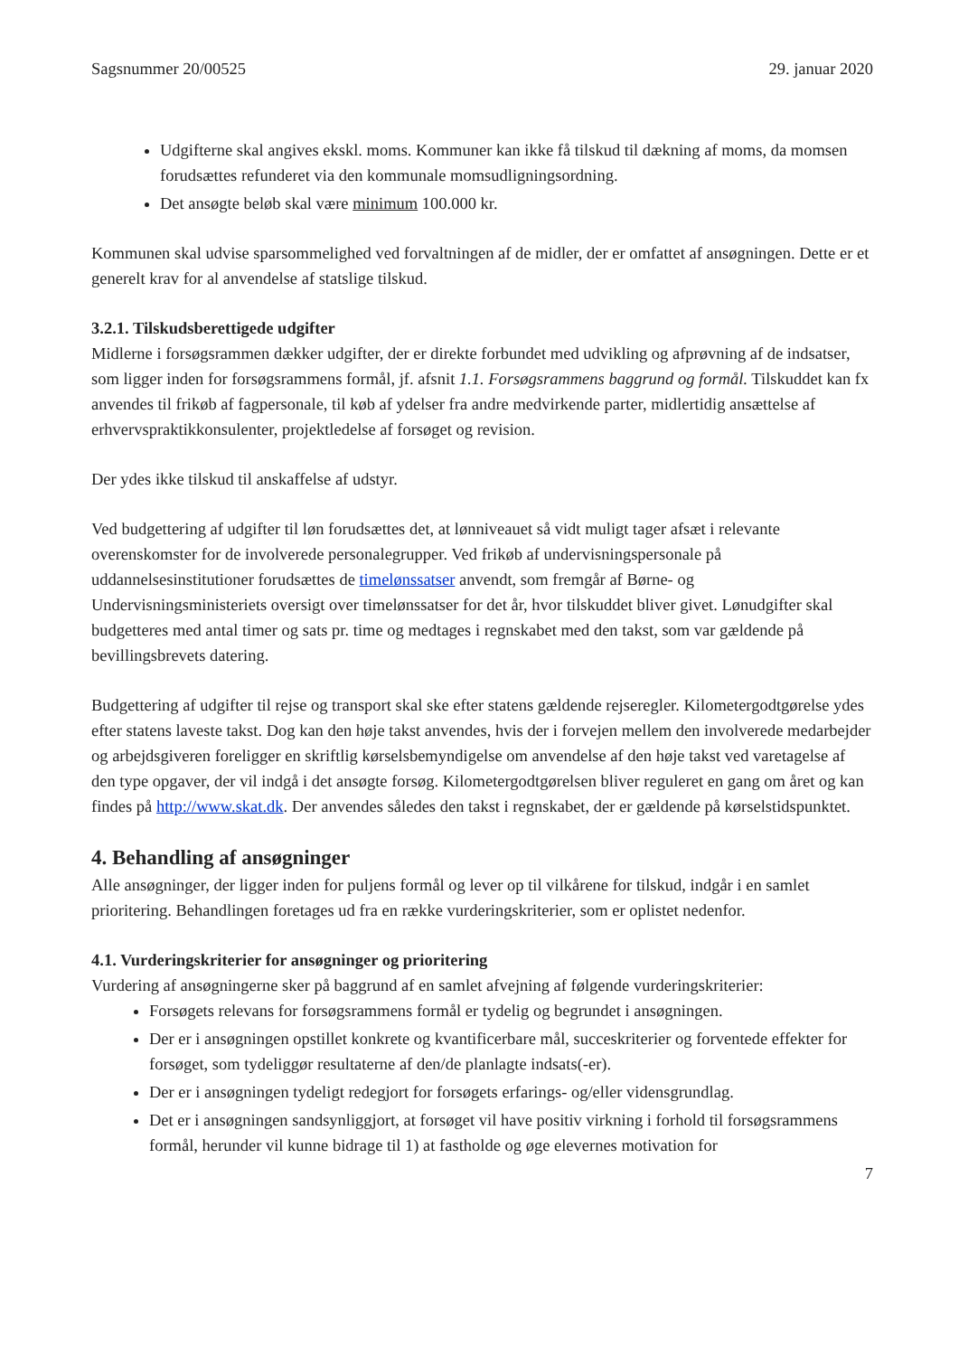Sagsnummer 20/00525 29. januar 2020
Udgifterne skal angives ekskl. moms. Kommuner kan ikke få tilskud til dækning af moms, da momsen forudsættes refunderet via den kommunale momsudligningsordning.
Det ansøgte beløb skal være minimum 100.000 kr.
Kommunen skal udvise sparsommelighed ved forvaltningen af de midler, der er omfattet af ansøgningen. Dette er et generelt krav for al anvendelse af statslige tilskud.
3.2.1. Tilskudsberettigede udgifter
Midlerne i forsøgsrammen dækker udgifter, der er direkte forbundet med udvikling og afprøvning af de indsatser, som ligger inden for forsøgsrammens formål, jf. afsnit 1.1. Forsøgsrammens baggrund og formål. Tilskuddet kan fx anvendes til frikøb af fagpersonale, til køb af ydelser fra andre medvirkende parter, midlertidig ansættelse af erhvervspraktikkonsulenter, projektledelse af forsøget og revision.
Der ydes ikke tilskud til anskaffelse af udstyr.
Ved budgettering af udgifter til løn forudsættes det, at lønniveauet så vidt muligt tager afsæt i relevante overenskomster for de involverede personalegrupper. Ved frikøb af undervisningspersonale på uddannelsesinstitutioner forudsættes de timelønssatser anvendt, som fremgår af Børne- og Undervisningsministeriets oversigt over timelønssatser for det år, hvor tilskuddet bliver givet. Lønudgifter skal budgetteres med antal timer og sats pr. time og medtages i regnskabet med den takst, som var gældende på bevillingsbrevets datering.
Budgettering af udgifter til rejse og transport skal ske efter statens gældende rejseregler. Kilometergodtgørelse ydes efter statens laveste takst. Dog kan den høje takst anvendes, hvis der i forvejen mellem den involverede medarbejder og arbejdsgiveren foreligger en skriftlig kørselsbemyndigelse om anvendelse af den høje takst ved varetagelse af den type opgaver, der vil indgå i det ansøgte forsøg. Kilometergodtgørelsen bliver reguleret en gang om året og kan findes på http://www.skat.dk. Der anvendes således den takst i regnskabet, der er gældende på kørselstidspunktet.
4. Behandling af ansøgninger
Alle ansøgninger, der ligger inden for puljens formål og lever op til vilkårene for tilskud, indgår i en samlet prioritering. Behandlingen foretages ud fra en række vurderingskriterier, som er oplistet nedenfor.
4.1. Vurderingskriterier for ansøgninger og prioritering
Vurdering af ansøgningerne sker på baggrund af en samlet afvejning af følgende vurderingskriterier:
Forsøgets relevans for forsøgsrammens formål er tydelig og begrundet i ansøgningen.
Der er i ansøgningen opstillet konkrete og kvantificerbare mål, succeskriterier og forventede effekter for forsøget, som tydeliggør resultaterne af den/de planlagte indsats(-er).
Der er i ansøgningen tydeligt redegjort for forsøgets erfarings- og/eller vidensgrundlag.
Det er i ansøgningen sandsynliggjort, at forsøget vil have positiv virkning i forhold til forsøgsrammens formål, herunder vil kunne bidrage til 1) at fastholde og øge elevernes motivation for
7